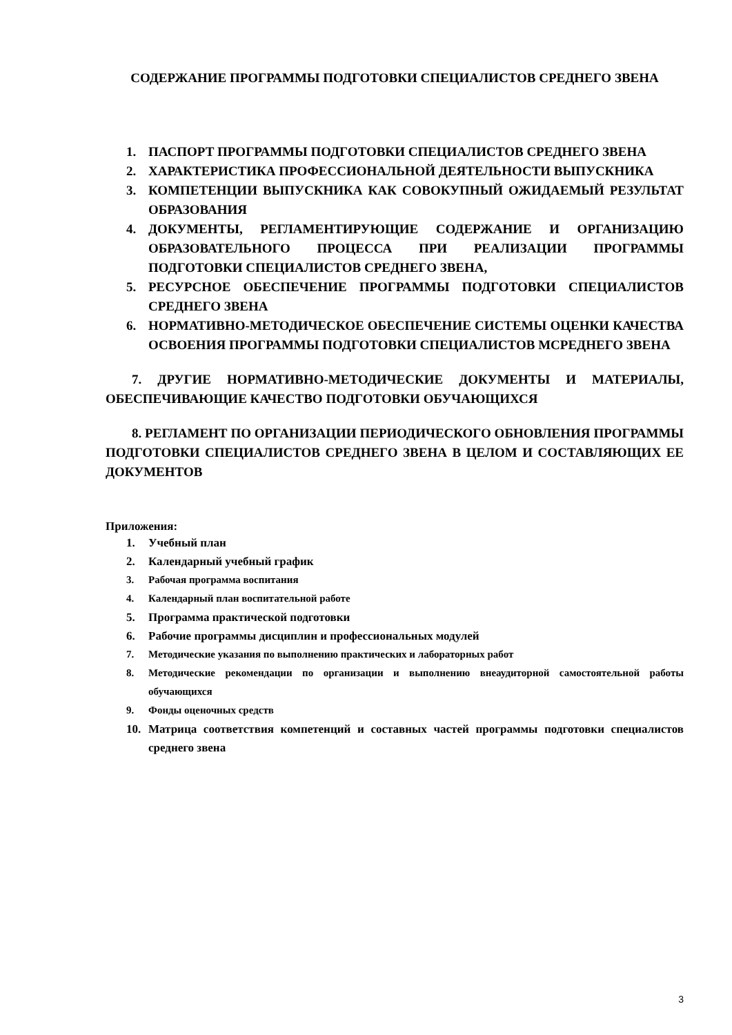СОДЕРЖАНИЕ ПРОГРАММЫ ПОДГОТОВКИ СПЕЦИАЛИСТОВ СРЕДНЕГО ЗВЕНА
1. ПАСПОРТ ПРОГРАММЫ ПОДГОТОВКИ СПЕЦИАЛИСТОВ СРЕДНЕГО ЗВЕНА
2. ХАРАКТЕРИСТИКА ПРОФЕССИОНАЛЬНОЙ ДЕЯТЕЛЬНОСТИ ВЫПУСКНИКА
3. КОМПЕТЕНЦИИ ВЫПУСКНИКА КАК СОВОКУПНЫЙ ОЖИДАЕМЫЙ РЕЗУЛЬТАТ ОБРАЗОВАНИЯ
4. ДОКУМЕНТЫ, РЕГЛАМЕНТИРУЮЩИЕ СОДЕРЖАНИЕ И ОРГАНИЗАЦИЮ ОБРАЗОВАТЕЛЬНОГО ПРОЦЕССА ПРИ РЕАЛИЗАЦИИ ПРОГРАММЫ ПОДГОТОВКИ СПЕЦИАЛИСТОВ СРЕДНЕГО ЗВЕНА,
5. РЕСУРСНОЕ ОБЕСПЕЧЕНИЕ ПРОГРАММЫ ПОДГОТОВКИ СПЕЦИАЛИСТОВ СРЕДНЕГО ЗВЕНА
6. НОРМАТИВНО-МЕТОДИЧЕСКОЕ ОБЕСПЕЧЕНИЕ СИСТЕМЫ ОЦЕНКИ КАЧЕСТВА ОСВОЕНИЯ ПРОГРАММЫ ПОДГОТОВКИ СПЕЦИАЛИСТОВ МСРЕДНЕГО ЗВЕНА
7. ДРУГИЕ НОРМАТИВНО-МЕТОДИЧЕСКИЕ ДОКУМЕНТЫ И МАТЕРИАЛЫ, ОБЕСПЕЧИВАЮЩИЕ КАЧЕСТВО ПОДГОТОВКИ ОБУЧАЮЩИХСЯ
8. РЕГЛАМЕНТ ПО ОРГАНИЗАЦИИ ПЕРИОДИЧЕСКОГО ОБНОВЛЕНИЯ ПРОГРАММЫ ПОДГОТОВКИ СПЕЦИАЛИСТОВ СРЕДНЕГО ЗВЕНА В ЦЕЛОМ И СОСТАВЛЯЮЩИХ ЕЕ ДОКУМЕНТОВ
Приложения:
1. Учебный план
2. Календарный учебный график
3. Рабочая программа воспитания
4. Календарный план воспитательной работе
5. Программа практической подготовки
6. Рабочие программы дисциплин и профессиональных модулей
7. Методические указания по выполнению практических и лабораторных работ
8. Методические рекомендации по организации и выполнению внеаудиторной самостоятельной работы обучающихся
9. Фонды оценочных средств
10. Матрица соответствия компетенций и составных частей программы подготовки специалистов среднего звена
3